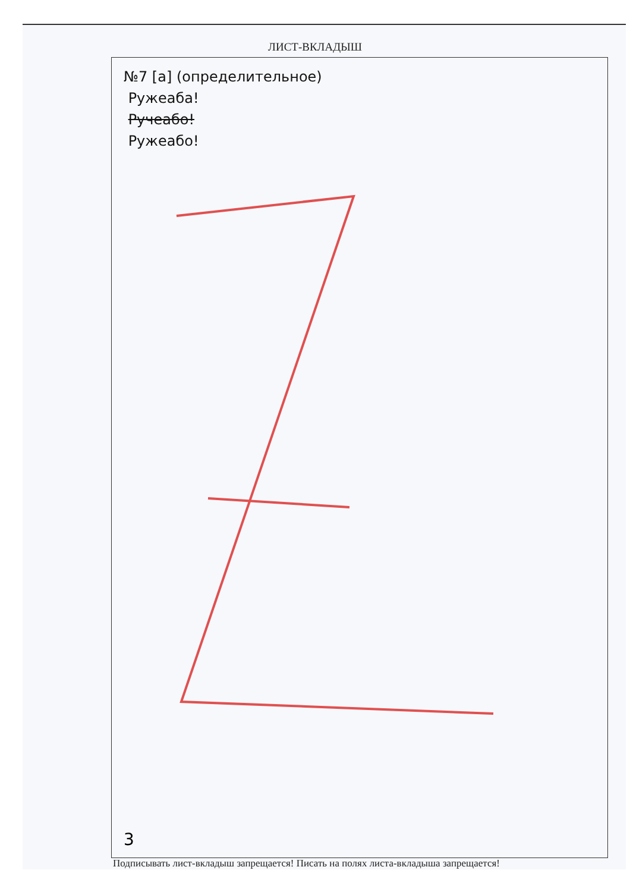ЛИСТ-ВКЛАДЫШ
№7 [а] (определительное)
Ружеаба!
Ручеабо!
Ружеабо!
3
Подписывать лист-вкладыш запрещается! Писать на полях листа-вкладыша запрещается!